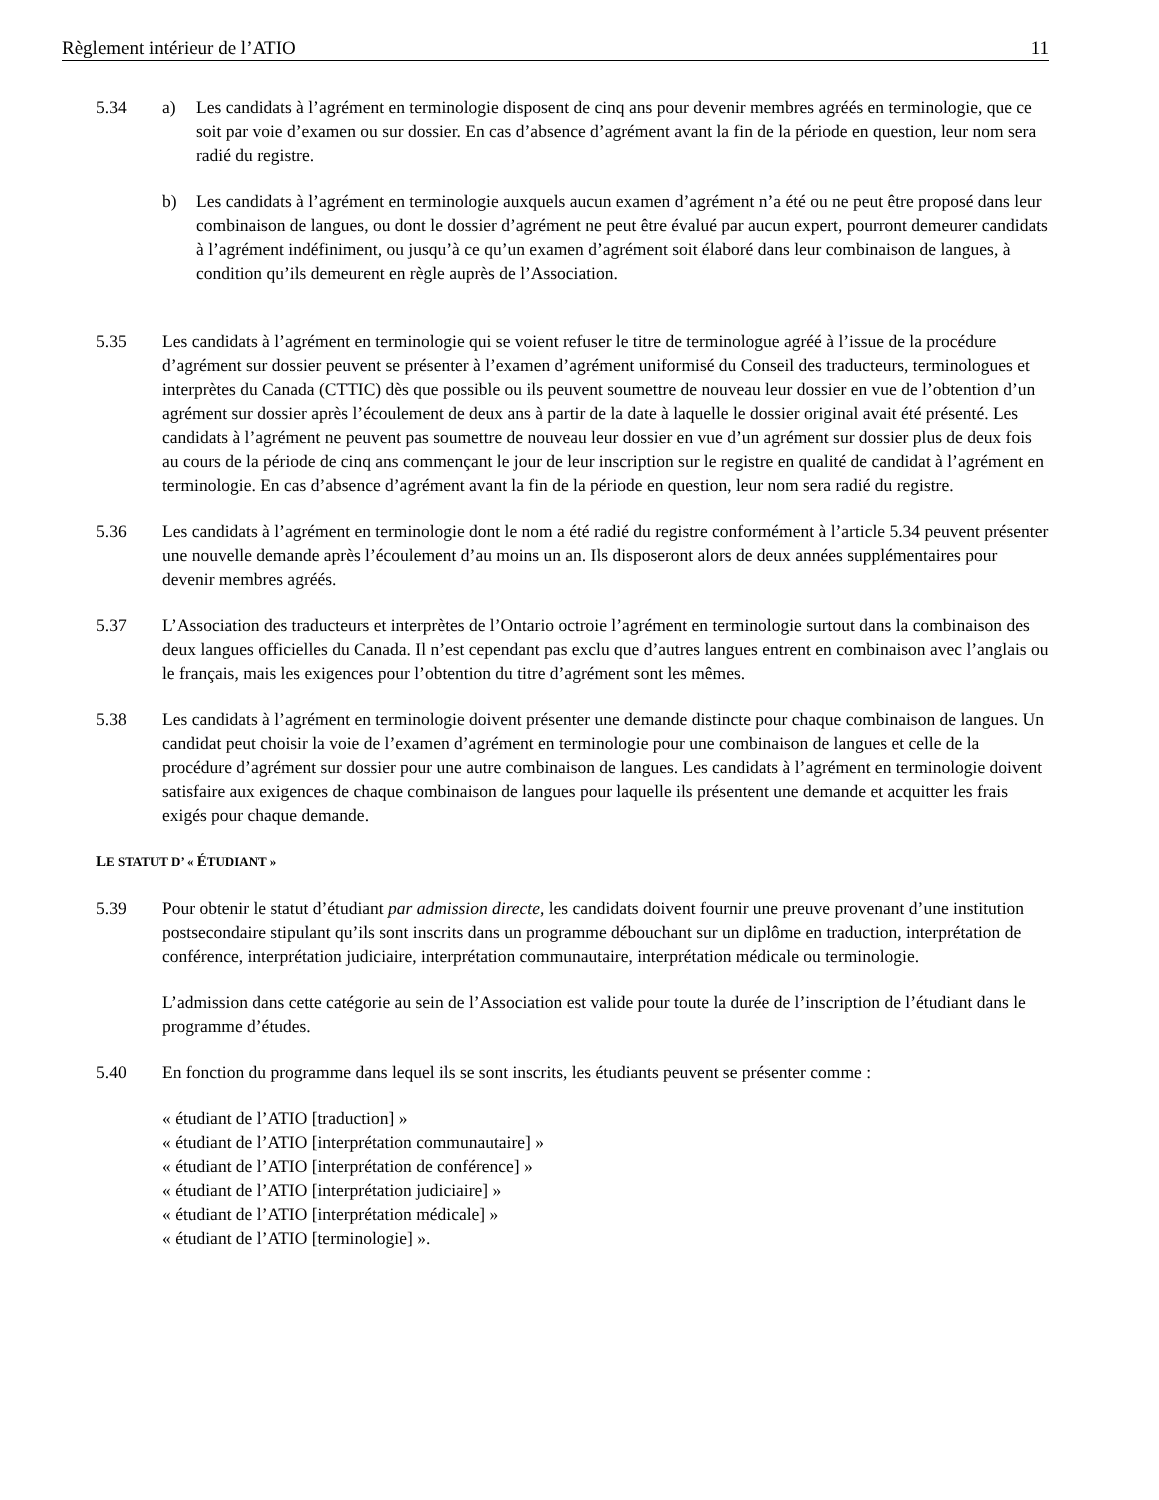Règlement intérieur de l’ATIO 11
5.34 a) Les candidats à l’agrément en terminologie disposent de cinq ans pour devenir membres agréés en terminologie, que ce soit par voie d’examen ou sur dossier. En cas d’absence d’agrément avant la fin de la période en question, leur nom sera radié du registre.
b) Les candidats à l’agrément en terminologie auxquels aucun examen d’agrément n’a été ou ne peut être proposé dans leur combinaison de langues, ou dont le dossier d’agrément ne peut être évalué par aucun expert, pourront demeurer candidats à l’agrément indéfiniment, ou jusqu’à ce qu’un examen d’agrément soit élaboré dans leur combinaison de langues, à condition qu’ils demeurent en règle auprès de l’Association.
5.35 Les candidats à l’agrément en terminologie qui se voient refuser le titre de terminologue agréé à l’issue de la procédure d’agrément sur dossier peuvent se présenter à l’examen d’agrément uniformisé du Conseil des traducteurs, terminologues et interprètes du Canada (CTTIC) dès que possible ou ils peuvent soumettre de nouveau leur dossier en vue de l’obtention d’un agrément sur dossier après l’écoulement de deux ans à partir de la date à laquelle le dossier original avait été présenté. Les candidats à l’agrément ne peuvent pas soumettre de nouveau leur dossier en vue d’un agrément sur dossier plus de deux fois au cours de la période de cinq ans commençant le jour de leur inscription sur le registre en qualité de candidat à l’agrément en terminologie. En cas d’absence d’agrément avant la fin de la période en question, leur nom sera radié du registre.
5.36 Les candidats à l’agrément en terminologie dont le nom a été radié du registre conformément à l’article 5.34 peuvent présenter une nouvelle demande après l’écoulement d’au moins un an. Ils disposeront alors de deux années supplémentaires pour devenir membres agréés.
5.37 L’Association des traducteurs et interprètes de l’Ontario octroie l’agrément en terminologie surtout dans la combinaison des deux langues officielles du Canada. Il n’est cependant pas exclu que d’autres langues entrent en combinaison avec l’anglais ou le français, mais les exigences pour l’obtention du titre d’agrément sont les mêmes.
5.38 Les candidats à l’agrément en terminologie doivent présenter une demande distincte pour chaque combinaison de langues. Un candidat peut choisir la voie de l’examen d’agrément en terminologie pour une combinaison de langues et celle de la procédure d’agrément sur dossier pour une autre combinaison de langues. Les candidats à l’agrément en terminologie doivent satisfaire aux exigences de chaque combinaison de langues pour laquelle ils présentent une demande et acquitter les frais exigés pour chaque demande.
LE STATUT D’ « ÉTUDIANT »
5.39 Pour obtenir le statut d’étudiant par admission directe, les candidats doivent fournir une preuve provenant d’une institution postsecondaire stipulant qu’ils sont inscrits dans un programme débouchant sur un diplôme en traduction, interprétation de conférence, interprétation judiciaire, interprétation communautaire, interprétation médicale ou terminologie.
L’admission dans cette catégorie au sein de l’Association est valide pour toute la durée de l’inscription de l’étudiant dans le programme d’études.
5.40 En fonction du programme dans lequel ils se sont inscrits, les étudiants peuvent se présenter comme :
« étudiant de l’ATIO [traduction] »
« étudiant de l’ATIO [interprétation communautaire] »
« étudiant de l’ATIO [interprétation de conférence] »
« étudiant de l’ATIO [interprétation judiciaire] »
« étudiant de l’ATIO [interprétation médicale] »
« étudiant de l’ATIO [terminologie] ».